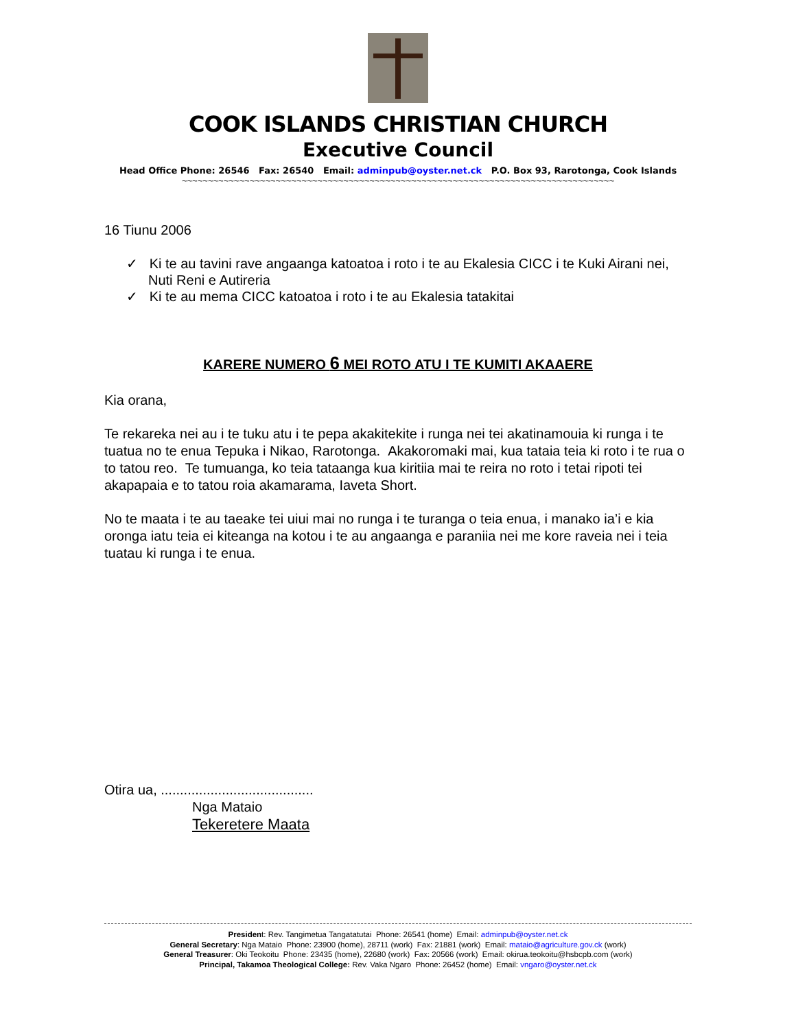COOK ISLANDS CHRISTIAN CHURCH
Executive Council
Head Office Phone: 26546 Fax: 26540 Email: adminpub@oyster.net.ck P.O. Box 93, Rarotonga, Cook Islands
~~~~~~~~~~~~~~~~~~~~~~~~~~~~~~~~~~~~~~~~~~~~~~~~~~~~~~~~~~~~~~~~~~~~~~~~~~~~~~~~~~~
16 Tiunu 2006
✓ Ki te au tavini rave angaanga katoatoa i roto i te au Ekalesia CICC i te Kuki Airani nei, Nuti Reni e Autireria
✓ Ki te au mema CICC katoatoa i roto i te au Ekalesia tatakitai
KARERE NUMERO 6 MEI ROTO ATU I TE KUMITI AKAAERE
Kia orana,
Te rekareka nei au i te tuku atu i te pepa akakitekite i runga nei tei akatinamouia ki runga i te tuatua no te enua Tepuka i Nikao, Rarotonga. Akakoromaki mai, kua tataia teia ki roto i te rua o to tatou reo. Te tumuanga, ko teia tataanga kua kiritiia mai te reira no roto i tetai ripoti tei akapapaia e to tatou roia akamarama, Iaveta Short.
No te maata i te au taeake tei uiui mai no runga i te turanga o teia enua, i manako ia’i e kia oronga iatu teia ei kiteanga na kotou i te au angaanga e paraniia nei me kore raveia nei i teia tuatau ki runga i te enua.
Otira ua, ........................................
Nga Mataio
Tekeretere Maata
President: Rev. Tangimetua Tangatatutai Phone: 26541 (home) Email: adminpub@oyster.net.ck
General Secretary: Nga Mataio Phone: 23900 (home), 28711 (work) Fax: 21881 (work) Email: mataio@agriculture.gov.ck (work)
General Treasurer: Oki Teokoitu Phone: 23435 (home), 22680 (work) Fax: 20566 (work) Email: okirua.teokoitu@hsbcpb.com (work)
Principal, Takamoa Theological College: Rev. Vaka Ngaro Phone: 26452 (home) Email: vngaro@oyster.net.ck